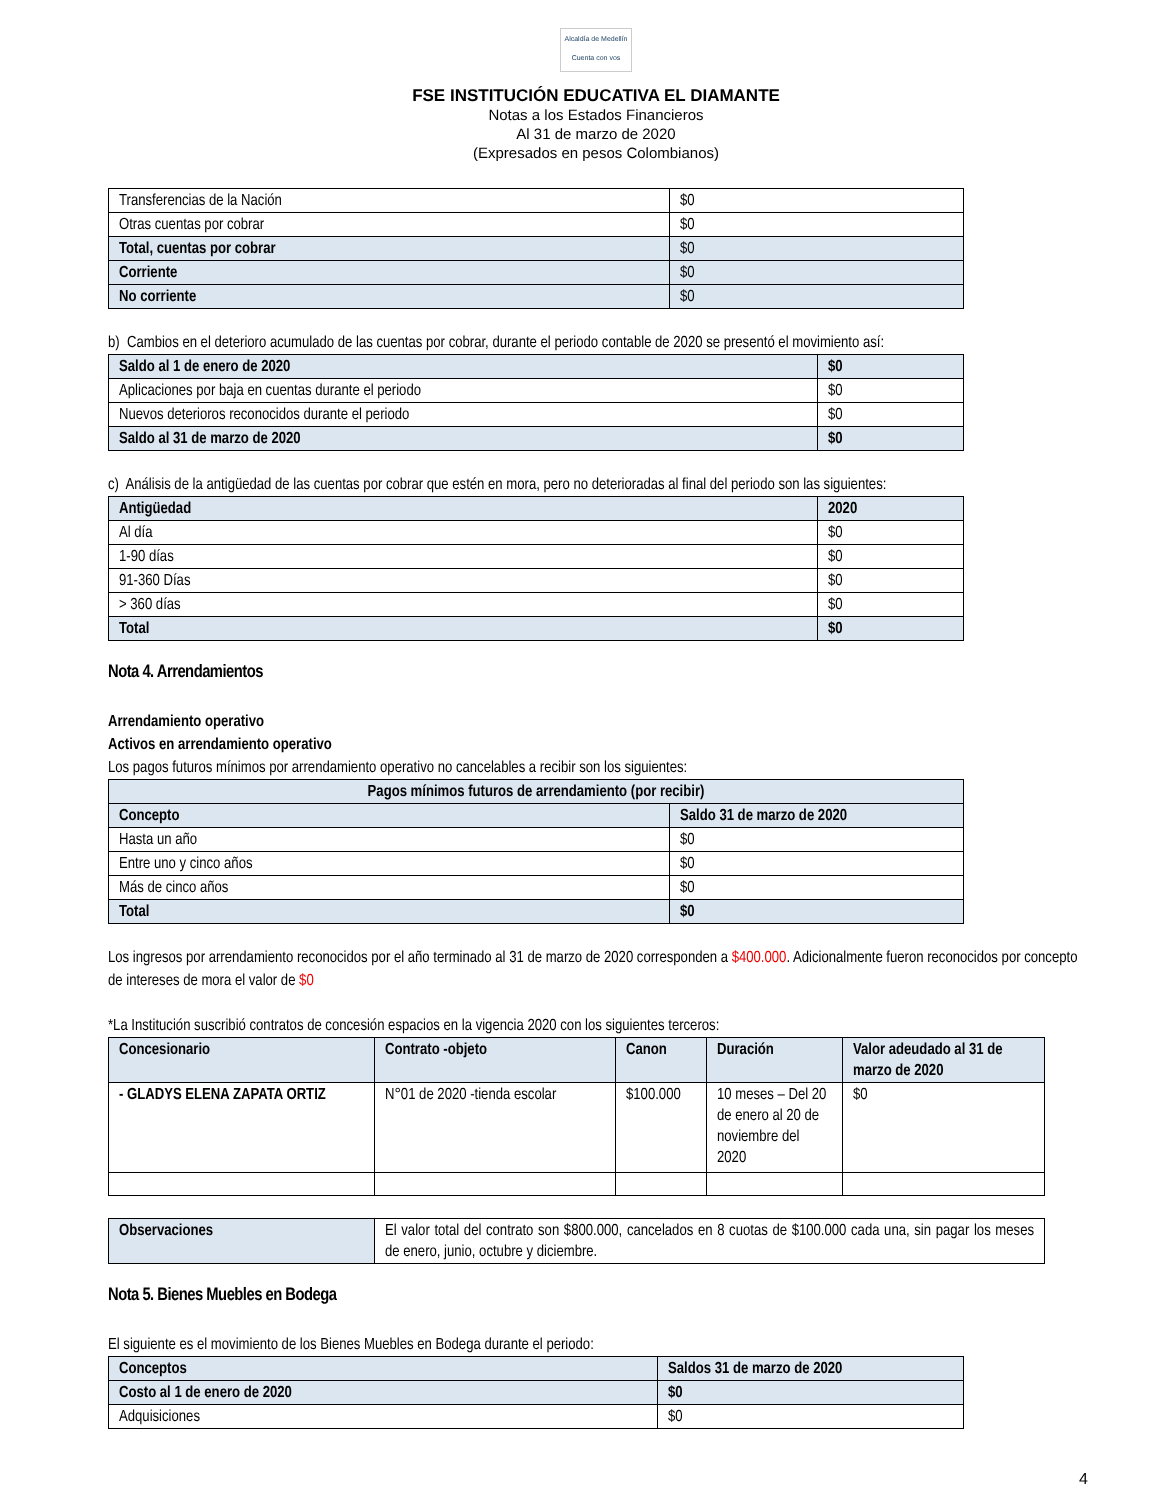Alcaldía de Medellín
Cuenta con vos
FSE INSTITUCIÓN EDUCATIVA EL DIAMANTE
Notas a los Estados Financieros
Al 31 de marzo de 2020
(Expresados en pesos Colombianos)
| Transferencias de la Nación | $0 |
| Otras cuentas por cobrar | $0 |
| Total, cuentas por cobrar | $0 |
| Corriente | $0 |
| No corriente | $0 |
b) Cambios en el deterioro acumulado de las cuentas por cobrar, durante el periodo contable de 2020 se presentó el movimiento así:
| Saldo al 1 de enero de 2020 | $0 |
| Aplicaciones por baja en cuentas durante el periodo | $0 |
| Nuevos deterioros reconocidos durante el periodo | $0 |
| Saldo al 31 de marzo de 2020 | $0 |
c) Análisis de la antigüedad de las cuentas por cobrar que estén en mora, pero no deterioradas al final del periodo son las siguientes:
| Antigüedad | 2020 |
| Al día | $0 |
| 1-90 días | $0 |
| 91-360 Días | $0 |
| > 360 días | $0 |
| Total | $0 |
Nota 4. Arrendamientos
Arrendamiento operativo
Activos en arrendamiento operativo
Los pagos futuros mínimos por arrendamiento operativo no cancelables a recibir son los siguientes:
| Pagos mínimos futuros de arrendamiento (por recibir) | |
| Concepto | Saldo 31 de marzo de 2020 |
| Hasta un año | $0 |
| Entre uno y cinco años | $0 |
| Más de cinco años | $0 |
| Total | $0 |
Los ingresos por arrendamiento reconocidos por el año terminado al 31 de marzo de 2020 corresponden a $400.000. Adicionalmente fueron reconocidos por concepto de intereses de mora el valor de $0
*La Institución suscribió contratos de concesión espacios en la vigencia 2020 con los siguientes terceros:
| Concesionario | Contrato -objeto | Canon | Duración | Valor adeudado al 31 de marzo de 2020 |
| - GLADYS ELENA ZAPATA ORTIZ | N°01 de 2020 -tienda escolar | $100.000 | 10 meses – Del 20 de enero al 20 de noviembre del 2020 | $0 |
| Observaciones | El valor total del contrato son $800.000, cancelados en 8 cuotas de $100.000 cada una, sin pagar los meses de enero, junio, octubre y diciembre. |
Nota 5. Bienes Muebles en Bodega
El siguiente es el movimiento de los Bienes Muebles en Bodega durante el periodo:
| Conceptos | Saldos 31 de marzo de 2020 |
| Costo al 1 de enero de 2020 | $0 |
| Adquisiciones | $0 |
4